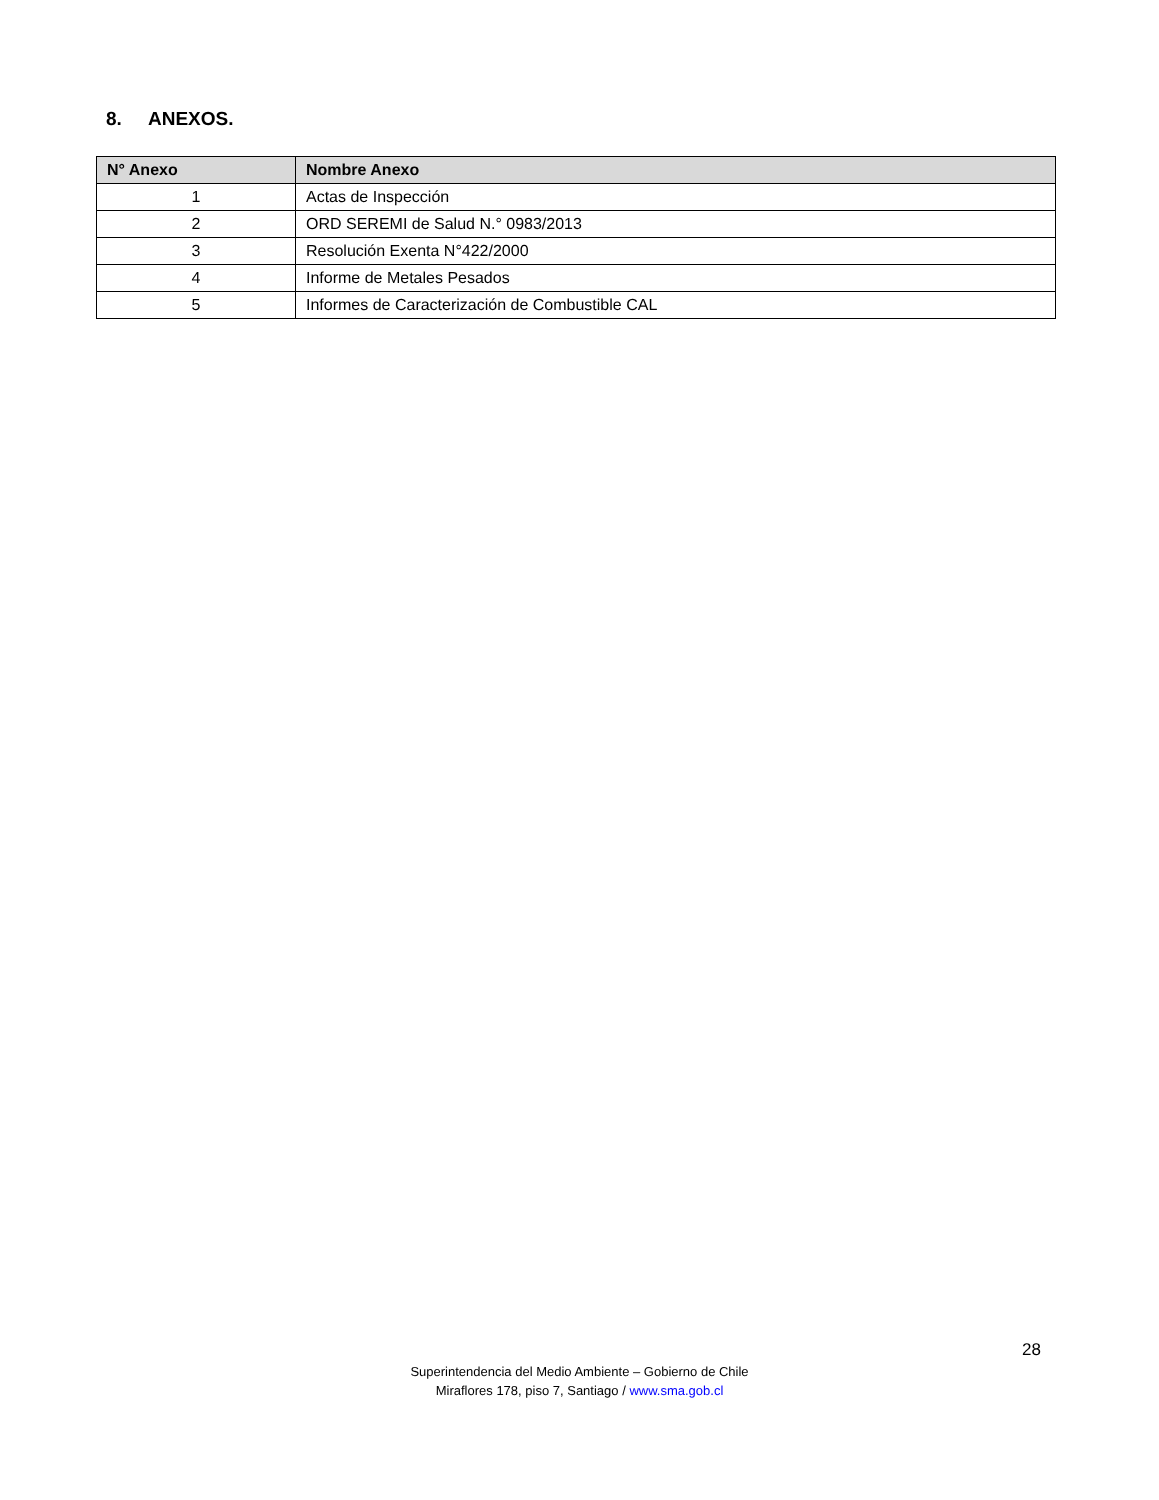8. ANEXOS.
| N° Anexo | Nombre Anexo |
| --- | --- |
| 1 | Actas de Inspección |
| 2 | ORD SEREMI de Salud N.° 0983/2013 |
| 3 | Resolución Exenta N°422/2000 |
| 4 | Informe de Metales Pesados |
| 5 | Informes de Caracterización de Combustible CAL |
28
Superintendencia del Medio Ambiente – Gobierno de Chile
Miraflores 178, piso 7, Santiago / www.sma.gob.cl